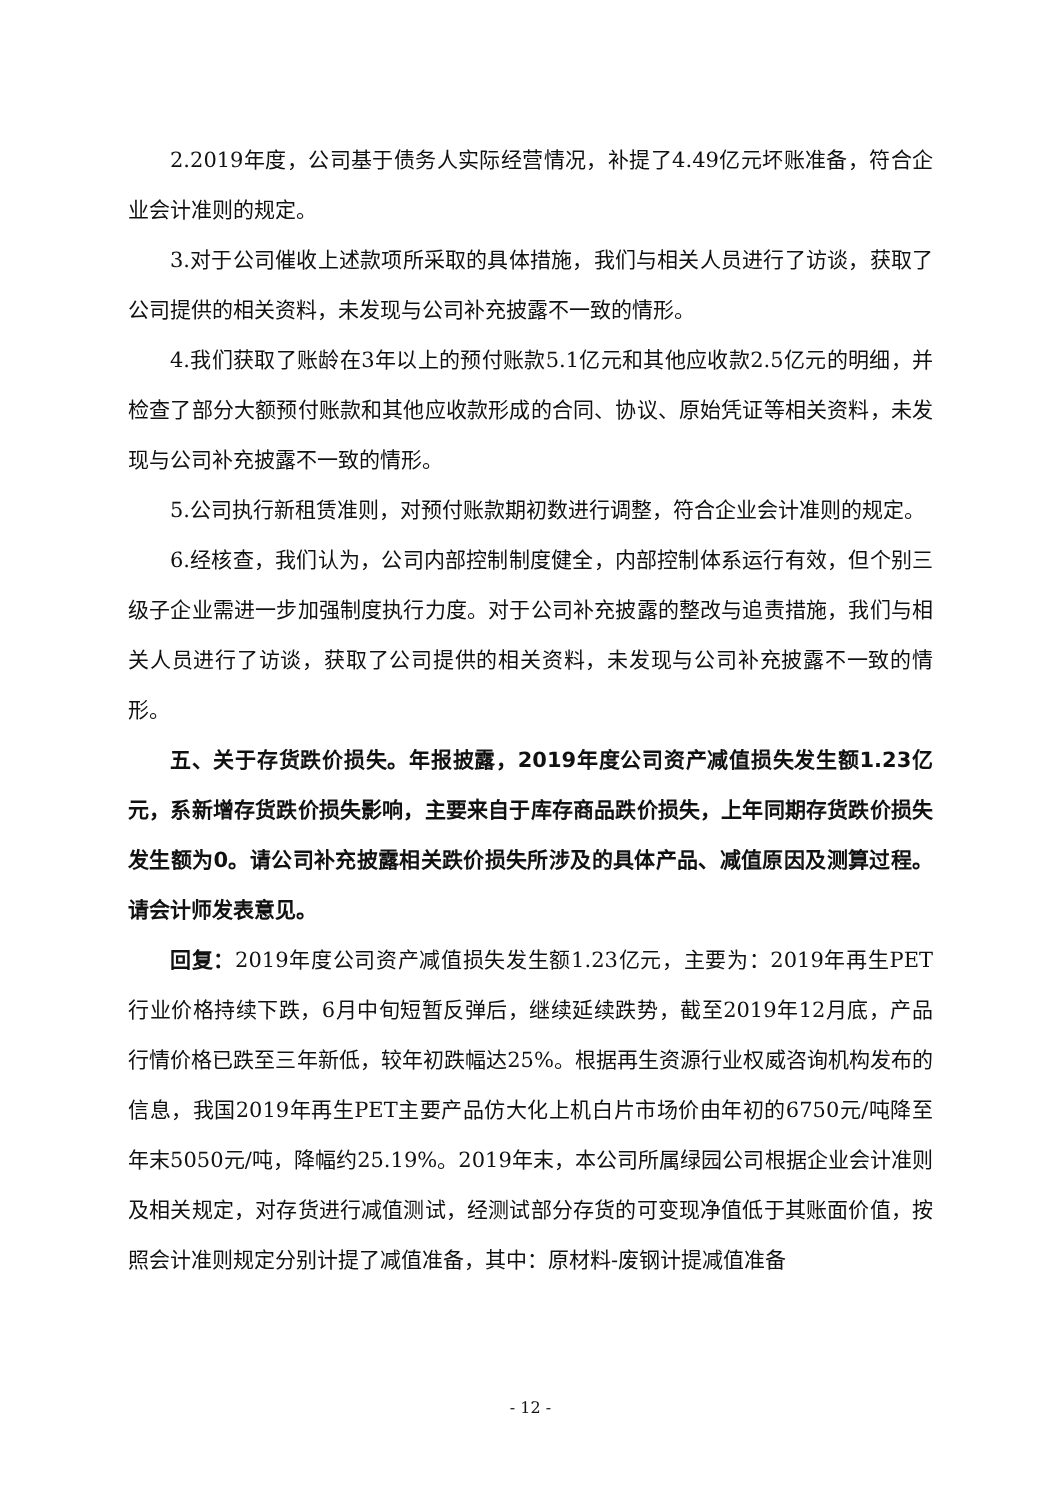2.2019年度，公司基于债务人实际经营情况，补提了4.49亿元坏账准备，符合企业会计准则的规定。
3.对于公司催收上述款项所采取的具体措施，我们与相关人员进行了访谈，获取了公司提供的相关资料，未发现与公司补充披露不一致的情形。
4.我们获取了账龄在3年以上的预付账款5.1亿元和其他应收款2.5亿元的明细，并检查了部分大额预付账款和其他应收款形成的合同、协议、原始凭证等相关资料，未发现与公司补充披露不一致的情形。
5.公司执行新租赁准则，对预付账款期初数进行调整，符合企业会计准则的规定。
6.经核查，我们认为，公司内部控制制度健全，内部控制体系运行有效，但个别三级子企业需进一步加强制度执行力度。对于公司补充披露的整改与追责措施，我们与相关人员进行了访谈，获取了公司提供的相关资料，未发现与公司补充披露不一致的情形。
五、关于存货跌价损失。年报披露，2019年度公司资产减值损失发生额1.23亿元，系新增存货跌价损失影响，主要来自于库存商品跌价损失，上年同期存货跌价损失发生额为0。请公司补充披露相关跌价损失所涉及的具体产品、减值原因及测算过程。请会计师发表意见。
回复：2019年度公司资产减值损失发生额1.23亿元，主要为：2019年再生PET行业价格持续下跌，6月中旬短暂反弹后，继续延续跌势，截至2019年12月底，产品行情价格已跌至三年新低，较年初跌幅达25%。根据再生资源行业权威咨询机构发布的信息，我国2019年再生PET主要产品仿大化上机白片市场价由年初的6750元/吨降至年末5050元/吨，降幅约25.19%。2019年末，本公司所属绿园公司根据企业会计准则及相关规定，对存货进行减值测试，经测试部分存货的可变现净值低于其账面价值，按照会计准则规定分别计提了减值准备，其中：原材料-废钢计提减值准备
- 12 -